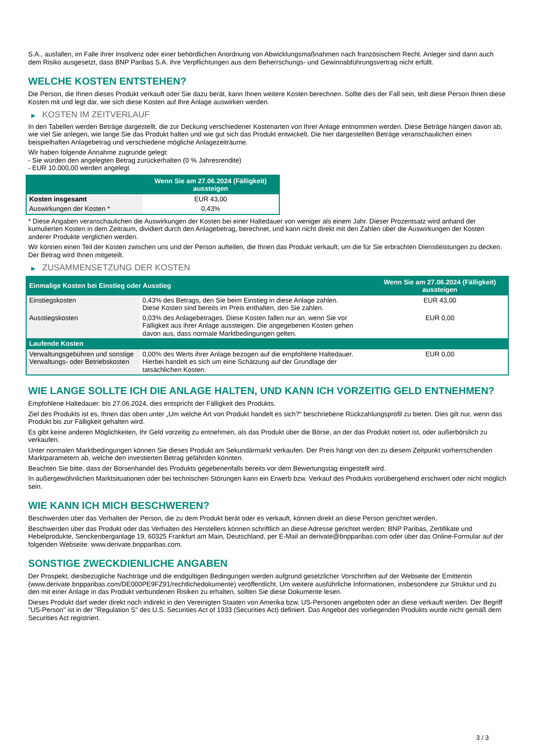S.A., ausfallen, im Falle ihrer Insolvenz oder einer behördlichen Anordnung von Abwicklungsmaßnahmen nach französischem Recht. Anleger sind dann auch dem Risiko ausgesetzt, dass BNP Paribas S.A. ihre Verpflichtungen aus dem Beherrschungs- und Gewinnabführungsvertrag nicht erfüllt.
WELCHE KOSTEN ENTSTEHEN?
Die Person, die Ihnen dieses Produkt verkauft oder Sie dazu berät, kann Ihnen weitere Kosten berechnen. Sollte dies der Fall sein, teilt diese Person Ihnen diese Kosten mit und legt dar, wie sich diese Kosten auf Ihre Anlage auswirken werden.
▶ KOSTEN IM ZEITVERLAUF
In den Tabellen werden Beträge dargestellt, die zur Deckung verschiedener Kostenarten von Ihrer Anlage entnommen werden. Diese Beträge hängen davon ab, wie viel Sie anlegen, wie lange Sie das Produkt halten und wie gut sich das Produkt entwickelt. Die hier dargestellten Beträge veranschaulichen einen beispielhaften Anlagebetrag und verschiedene mögliche Anlagezeiträume.
Wir haben folgende Annahme zugrunde gelegt:
- Sie würden den angelegten Betrag zurückerhalten (0 % Jahresrendite)
- EUR 10.000,00 werden angelegt
| | Wenn Sie am 27.06.2024 (Fälligkeit) aussteigen |
| --- | --- |
| Kosten insgesamt | EUR 43,00 |
| Auswirkungen der Kosten * | 0,43% |
* Diese Angaben veranschaulichen die Auswirkungen der Kosten bei einer Haltedauer von weniger als einem Jahr. Dieser Prozentsatz wird anhand der kumulierten Kosten in dem Zeitraum, dividiert durch den Anlagebetrag, berechnet, und kann nicht direkt mit den Zahlen über die Auswirkungen der Kosten anderer Produkte verglichen werden.
Wir können einen Teil der Kosten zwischen uns und der Person aufteilen, die Ihnen das Produkt verkauft, um die für Sie erbrachten Dienstleistungen zu decken. Der Betrag wird Ihnen mitgeteilt.
▶ ZUSAMMENSETZUNG DER KOSTEN
| Einmalige Kosten bei Einstieg oder Ausstieg | | Wenn Sie am 27.06.2024 (Fälligkeit) aussteigen |
| --- | --- | --- |
| Einstiegskosten | 0,43% des Betrags, den Sie beim Einstieg in diese Anlage zahlen. Diese Kosten sind bereits im Preis enthalten, den Sie zahlen. | EUR 43,00 |
| Ausstiegskosten | 0,03% des Anlagebetrages. Diese Kosten fallen nur an, wenn Sie vor Fälligkeit aus ihrer Anlage aussteigen. Die angegebenen Kosten gehen davon aus, dass normale Marktbedingungen gelten. | EUR 0,00 |
| Laufende Kosten | | |
| Verwaltungsgebühren und sonstige Verwaltungs- oder Betriebskosten | 0,00% des Werts ihrer Anlage bezogen auf die empfohlene Haltedauer. Hierbei handelt es sich um eine Schätzung auf der Grundlage der tatsächlichen Kosten. | EUR 0,00 |
WIE LANGE SOLLTE ICH DIE ANLAGE HALTEN, UND KANN ICH VORZEITIG GELD ENTNEHMEN?
Empfohlene Haltedauer: bis 27.06.2024, dies entspricht der Fälligkeit des Produkts.
Ziel des Produkts ist es, Ihnen das oben unter „Um welche Art von Produkt handelt es sich?“ beschriebene Rückzahlungsprofil zu bieten. Dies gilt nur, wenn das Produkt bis zur Fälligkeit gehalten wird.
Es gibt keine anderen Möglichkeiten, Ihr Geld vorzeitig zu entnehmen, als das Produkt über die Börse, an der das Produkt notiert ist, oder außerbörslich zu verkaufen.
Unter normalen Marktbedingungen können Sie dieses Produkt am Sekundärmarkt verkaufen. Der Preis hängt von den zu diesem Zeitpunkt vorherrschenden Marktparametern ab, welche den investierten Betrag gefährden könnten.
Beachten Sie bitte, dass der Börsenhandel des Produkts gegebenenfalls bereits vor dem Bewertungstag eingestellt wird.
In außergewöhnlichen Marktsituationen oder bei technischen Störungen kann ein Erwerb bzw. Verkauf des Produkts vorübergehend erschwert oder nicht möglich sein.
WIE KANN ICH MICH BESCHWEREN?
Beschwerden über das Verhalten der Person, die zu dem Produkt berät oder es verkauft, können direkt an diese Person gerichtet werden.
Beschwerden über das Produkt oder das Verhalten des Herstellers können schriftlich an diese Adresse gerichtet werden: BNP Paribas, Zertifikate und Hebelprodukte, Senckenberganlage 19, 60325 Frankfurt am Main, Deutschland, per E-Mail an derivate@bnpparibas.com oder über das Online-Formular auf der folgenden Webseite: www.derivate.bnpparibas.com.
SONSTIGE ZWECKDIENLICHE ANGABEN
Der Prospekt, diesbezügliche Nachträge und die endgültigen Bedingungen werden aufgrund gesetzlicher Vorschriften auf der Webseite der Emittentin (www.derivate.bnpparibas.com/DE000PE9FZ91/rechtlichedokumente) veröffentlicht. Um weitere ausführliche Informationen, insbesondere zur Struktur und zu den mit einer Anlage in das Produkt verbundenen Risiken zu erhalten, sollten Sie diese Dokumente lesen.
Dieses Produkt darf weder direkt noch indirekt in den Vereinigten Staaten von Amerika bzw. US-Personen angeboten oder an diese verkauft werden. Der Begriff "US-Person" ist in der "Regulation S" des U.S. Securities Act of 1933 (Securities Act) definiert. Das Angebot des vorliegenden Produkts wurde nicht gemäß dem Securities Act registriert.
3 / 3